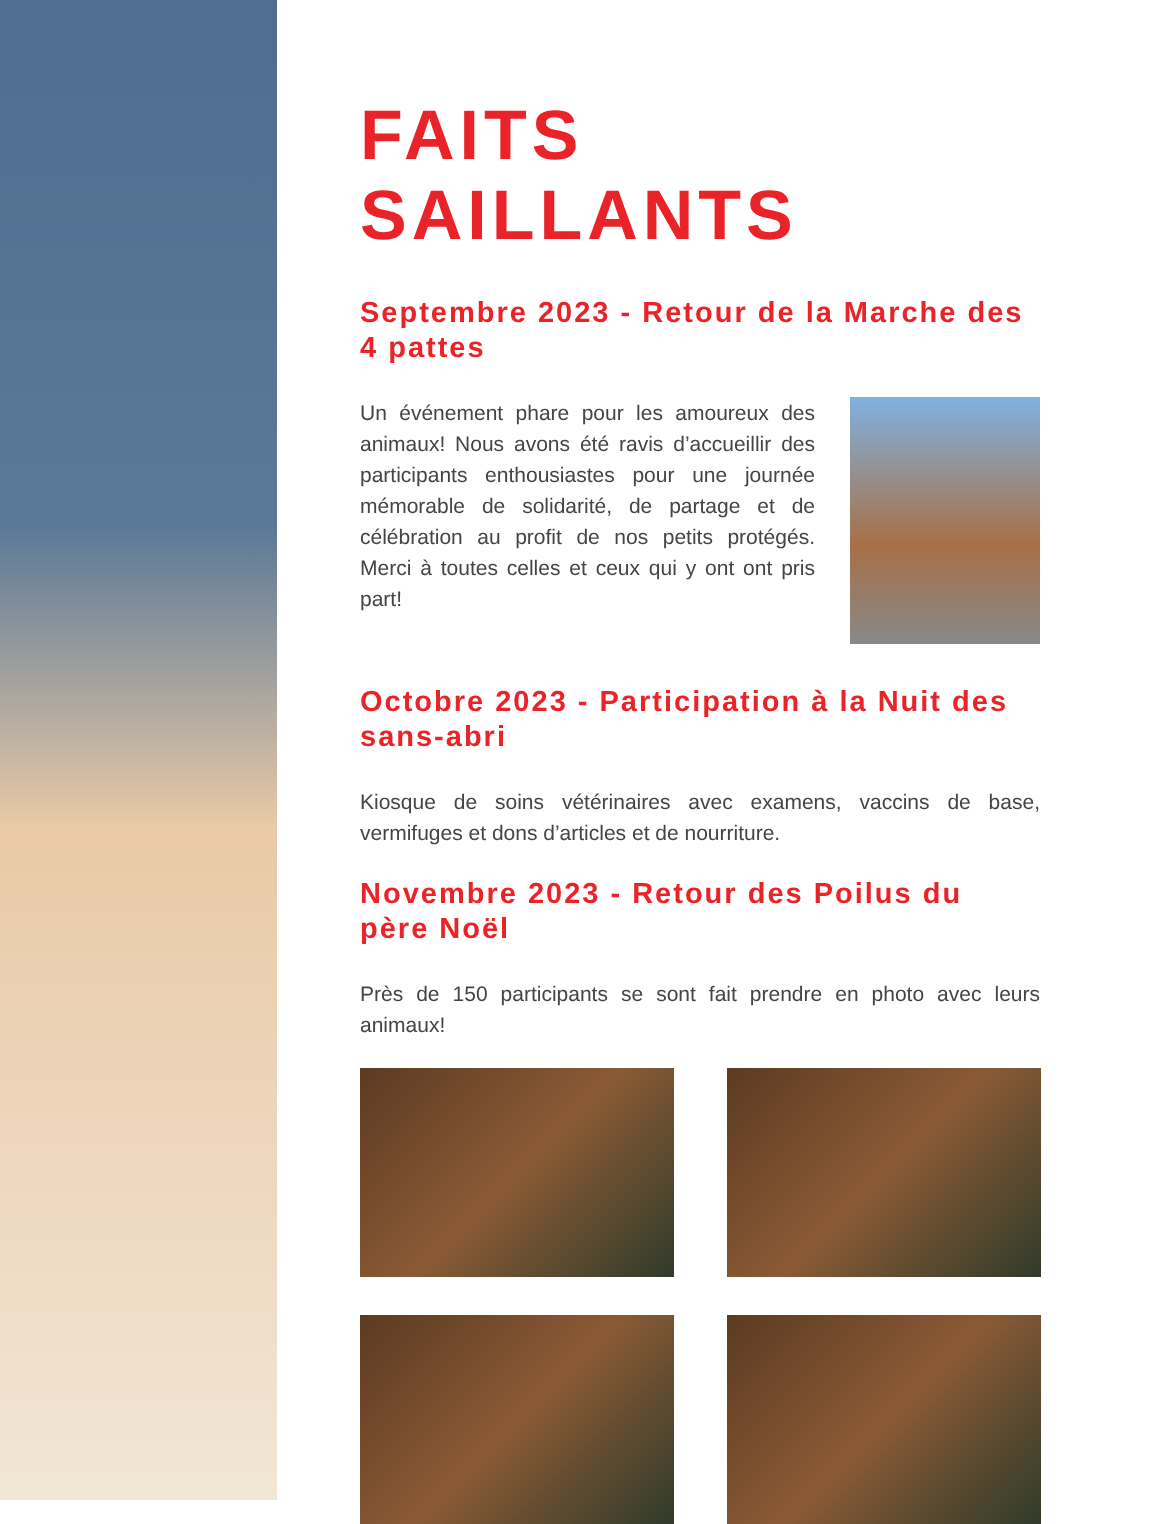FAITS SAILLANTS
Septembre 2023 - Retour de la Marche des 4 pattes
Un événement phare pour les amoureux des animaux! Nous avons été ravis d’accueillir des participants enthousiastes pour une journée mémorable de solidarité, de partage et de célébration au profit de nos petits protégés. Merci à toutes celles et ceux qui y ont ont pris part!
Octobre 2023 - Participation à la Nuit des sans-abri
Kiosque de soins vétérinaires avec examens, vaccins de base, vermifuges et dons d’articles et de nourriture.
Novembre 2023 - Retour des Poilus du père Noël
Près de 150 participants se sont fait prendre en photo avec leurs animaux!